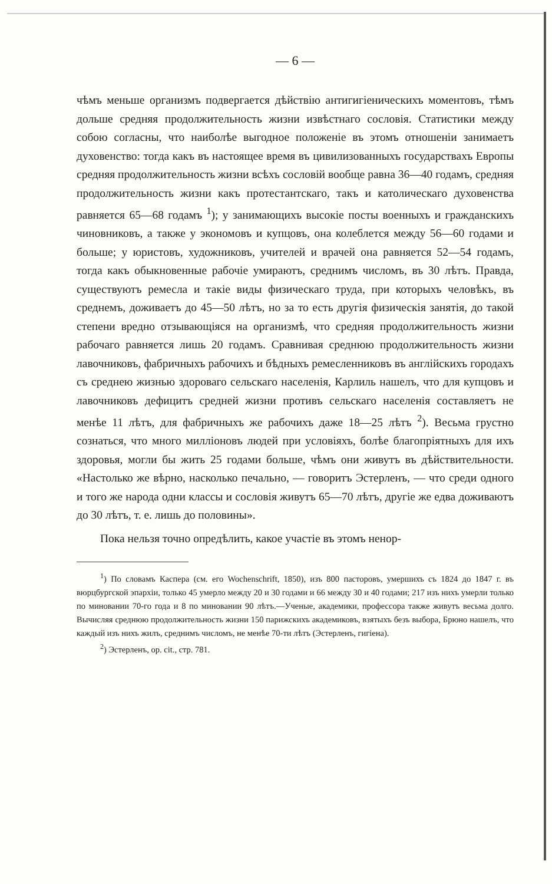— 6 —
чѣмъ меньше организмъ подвергается дѣйствію антигигіеническихъ моментовъ, тѣмъ дольше средняя продолжительность жизни извѣстнаго сословія. Статистики между собою согласны, что наиболѣе выгодное положеніе въ этомъ отношеніи занимаетъ духовенство: тогда какъ въ настоящее время въ цивилизованныхъ государствахъ Европы средняя продолжительность жизни всѣхъ сословій вообще равна 36—40 годамъ, средняя продолжительность жизни какъ протестантскаго, такъ и католическаго духовенства равняется 65—68 годамъ <sup>1</sup>); у занимающихъ высокіе посты военныхъ и гражданскихъ чиновниковъ, а также у экономовъ и купцовъ, она колеблется между 56—60 годами и больше; у юристовъ, художниковъ, учителей и врачей она равняется 52—54 годамъ, тогда какъ обыкновенные рабочіе умираютъ, среднимъ числомъ, въ 30 лѣтъ. Правда, существуютъ ремесла и такіе виды физическаго труда, при которыхъ человѣкъ, въ среднемъ, доживаетъ до 45—50 лѣтъ, но за то есть другія физическія занятія, до такой степени вредно отзывающіяся на организмѣ, что средняя продолжительность жизни рабочаго равняется лишь 20 годамъ. Сравнивая среднюю продолжительность жизни лавочниковъ, фабричныхъ рабочихъ и бѣдныхъ ремесленниковъ въ англійскихъ городахъ съ среднею жизнью здороваго сельскаго населенія, Карлиль нашелъ, что для купцовъ и лавочниковъ дефицитъ средней жизни противъ сельскаго населенія составляетъ не менѣе 11 лѣтъ, для фабричныхъ же рабочихъ даже 18—25 лѣтъ <sup>2</sup>). Весьма грустно сознаться, что много милліоновъ людей при условіяхъ, болѣе благопріятныхъ для ихъ здоровья, могли бы жить 25 годами больше, чѣмъ они живутъ въ дѣйствительности. «Настолько же вѣрно, насколько печально, — говоритъ Эстерленъ, — что среди одного и того же народа одни классы и сословія живутъ 65—70 лѣтъ, другіе же едва доживаютъ до 30 лѣтъ, т. е. лишь до половины».
Пока нельзя точно опредѣлить, какое участіе въ этомъ ненор-
<sup>1</sup>) По словамъ Каспера (см. его Wochenschrift, 1850), изъ 800 пасторовъ, умершихъ съ 1824 до 1847 г. въ вюрцбургской эпархіи, только 45 умерло между 20 и 30 годами и 66 между 30 и 40 годами; 217 изъ нихъ умерли только по миновании 70-го года и 8 по миновании 90 лѣтъ.—Ученые, академики, профессора также живутъ весьма долго. Вычисляя среднюю продолжительность жизни 150 парижскихъ академиковъ, взятыхъ безъ выбора, Брюно нашелъ, что каждый изъ нихъ жилъ, среднимъ числомъ, не менѣе 70-ти лѣтъ (Эстерленъ, гигіена).
<sup>2</sup>) Эстерленъ, op. cit., стр. 781.